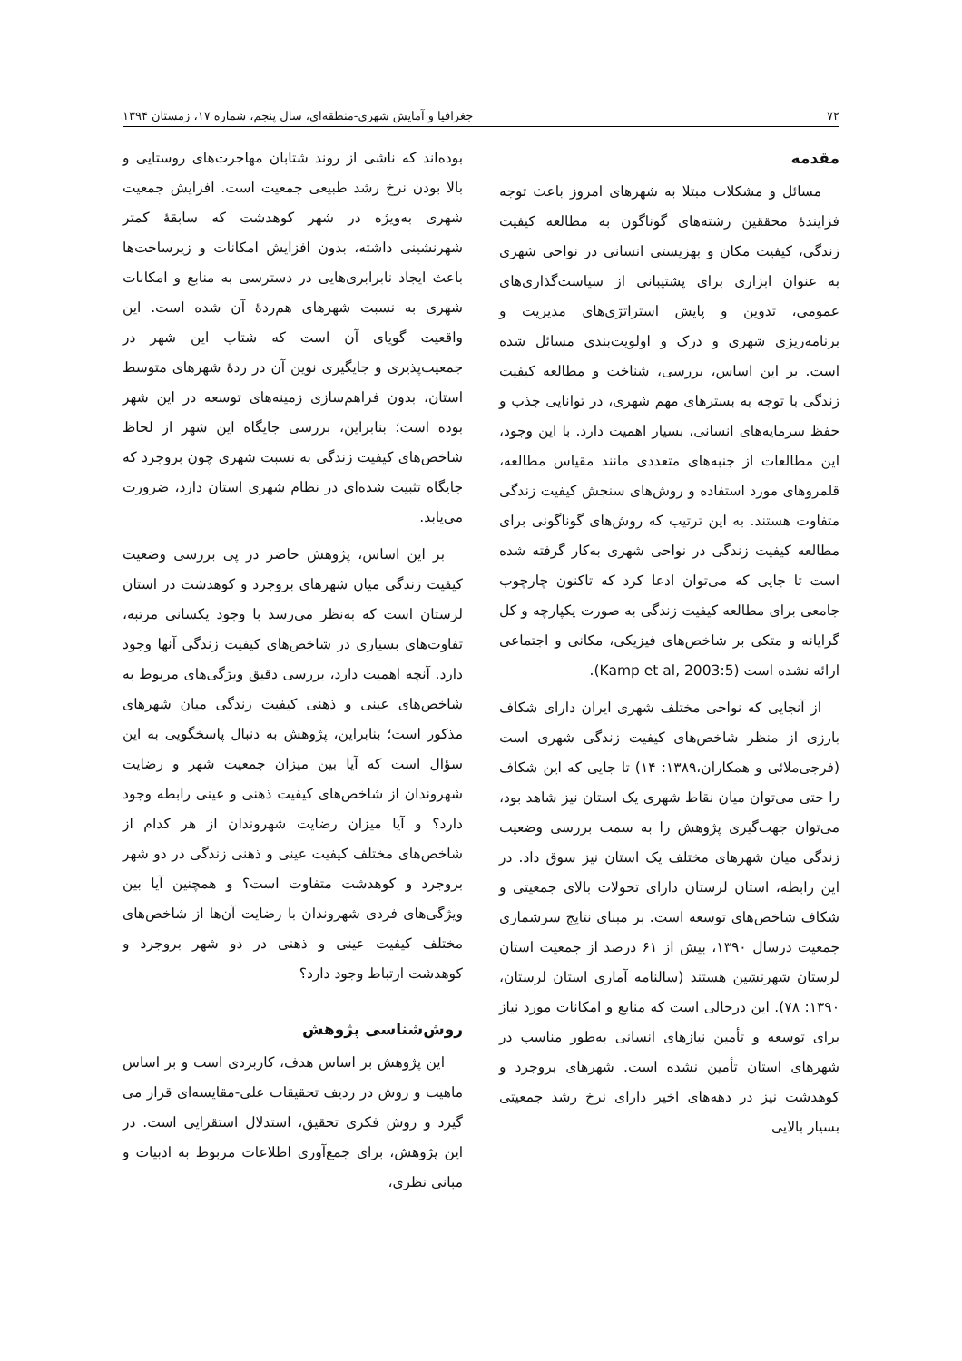۷۲ جغرافیا و آمایش شهری-منطقه‌ای، سال پنجم، شماره ۱۷، زمستان ۱۳۹۴
مقدمه
مسائل و مشکلات مبتلا به شهرهای امروز باعث توجه فزایندهٔ محققین رشته‌های گوناگون به مطالعه کیفیت زندگی، کیفیت مکان و بهزیستی انسانی در نواحی شهری به عنوان ابزاری برای پشتیبانی از سیاست‌گذاری‌های عمومی، تدوین و پایش استراتژی‌های مدیریت و برنامه‌ریزی شهری و درک و اولویت‌بندی مسائل شده است. بر این اساس، بررسی، شناخت و مطالعه کیفیت زندگی با توجه به بسترهای مهم شهری، در توانایی جذب و حفظ سرمایه‌های انسانی، بسیار اهمیت دارد. با این وجود، این مطالعات از جنبه‌های متعددی مانند مقیاس مطالعه، قلمروهای مورد استفاده و روش‌های سنجش کیفیت زندگی متفاوت هستند. به این ترتیب که روش‌های گوناگونی برای مطالعه کیفیت زندگی در نواحی شهری به‌کار گرفته شده است تا جایی که می‌توان ادعا کرد که تاکنون چارچوب جامعی برای مطالعه کیفیت زندگی به صورت یکپارچه و کل گرایانه و متکی بر شاخص‌های فیزیکی، مکانی و اجتماعی ارائه نشده است (Kamp et al, 2003:5).
از آنجایی که نواحی مختلف شهری ایران دارای شکاف بارزی از منظر شاخص‌های کیفیت زندگی شهری است (فرجی‌ملائی و همکاران،۱۳۸۹: ۱۴) تا جایی که این شکاف را حتی می‌توان میان نقاط شهری یک استان نیز شاهد بود، می‌توان جهت‌گیری پژوهش را به سمت بررسی وضعیت زندگی میان شهرهای مختلف یک استان نیز سوق داد. در این رابطه، استان لرستان دارای تحولات بالای جمعیتی و شکاف شاخص‌های توسعه است. بر مبنای نتایج سرشماری جمعیت درسال ۱۳۹۰، بیش از ۶۱ درصد از جمعیت استان لرستان شهرنشین هستند (سالنامه آماری استان لرستان، ۱۳۹۰: ۷۸). این درحالی است که منابع و امکانات مورد نیاز برای توسعه و تأمین نیازهای انسانی به‌طور مناسب در شهرهای استان تأمین نشده است. شهرهای بروجرد و کوهدشت نیز در دهه‌های اخیر دارای نرخ رشد جمعیتی بسیار بالایی
بوده‌اند که ناشی از روند شتابان مهاجرت‌های روستایی و بالا بودن نرخ رشد طبیعی جمعیت است. افزایش جمعیت شهری به‌ویژه در شهر کوهدشت که سابقهٔ کمتر شهرنشینی داشته، بدون افزایش امکانات و زیرساخت‌ها باعث ایجاد نابرابری‌هایی در دسترسی به منابع و امکانات شهری به نسبت شهرهای هم‌ردهٔ آن شده است. این واقعیت گویای آن است که شتاب این شهر در جمعیت‌پذیری و جایگیری نوین آن در ردهٔ شهرهای متوسط استان، بدون فراهم‌سازی زمینه‌های توسعه در این شهر بوده است؛ بنابراین، بررسی جایگاه این شهر از لحاظ شاخص‌های کیفیت زندگی به نسبت شهری چون بروجرد که جایگاه تثبیت شده‌ای در نظام شهری استان دارد، ضرورت می‌یابد.
بر این اساس، پژوهش حاضر در پی بررسی وضعیت کیفیت زندگی میان شهرهای بروجرد و کوهدشت در استان لرستان است که به‌نظر می‌رسد با وجود یکسانی مرتبه، تفاوت‌های بسیاری در شاخص‌های کیفیت زندگی آنها وجود دارد. آنچه اهمیت دارد، بررسی دقیق ویژگی‌های مربوط به شاخص‌های عینی و ذهنی کیفیت زندگی میان شهرهای مذکور است؛ بنابراین، پژوهش به دنبال پاسخگویی به این سؤال است که آیا بین میزان جمعیت شهر و رضایت شهروندان از شاخص‌های کیفیت ذهنی و عینی رابطه وجود دارد؟ و آیا میزان رضایت شهروندان از هر کدام از شاخص‌های مختلف کیفیت عینی و ذهنی زندگی در دو شهر بروجرد و کوهدشت متفاوت است؟ و همچنین آیا بین ویژگی‌های فردی شهروندان با رضایت آن‌ها از شاخص‌های مختلف کیفیت عینی و ذهنی در دو شهر بروجرد و کوهدشت ارتباط وجود دارد؟
روش‌شناسی پژوهش
این پژوهش بر اساس هدف، کاربردی است و بر اساس ماهیت و روش در ردیف تحقیقات علی-مقایسه‌ای قرار می گیرد و روش فکری تحقیق، استدلال استقرایی است. در این پژوهش، برای جمع‌آوری اطلاعات مربوط به ادبیات و مبانی نظری،